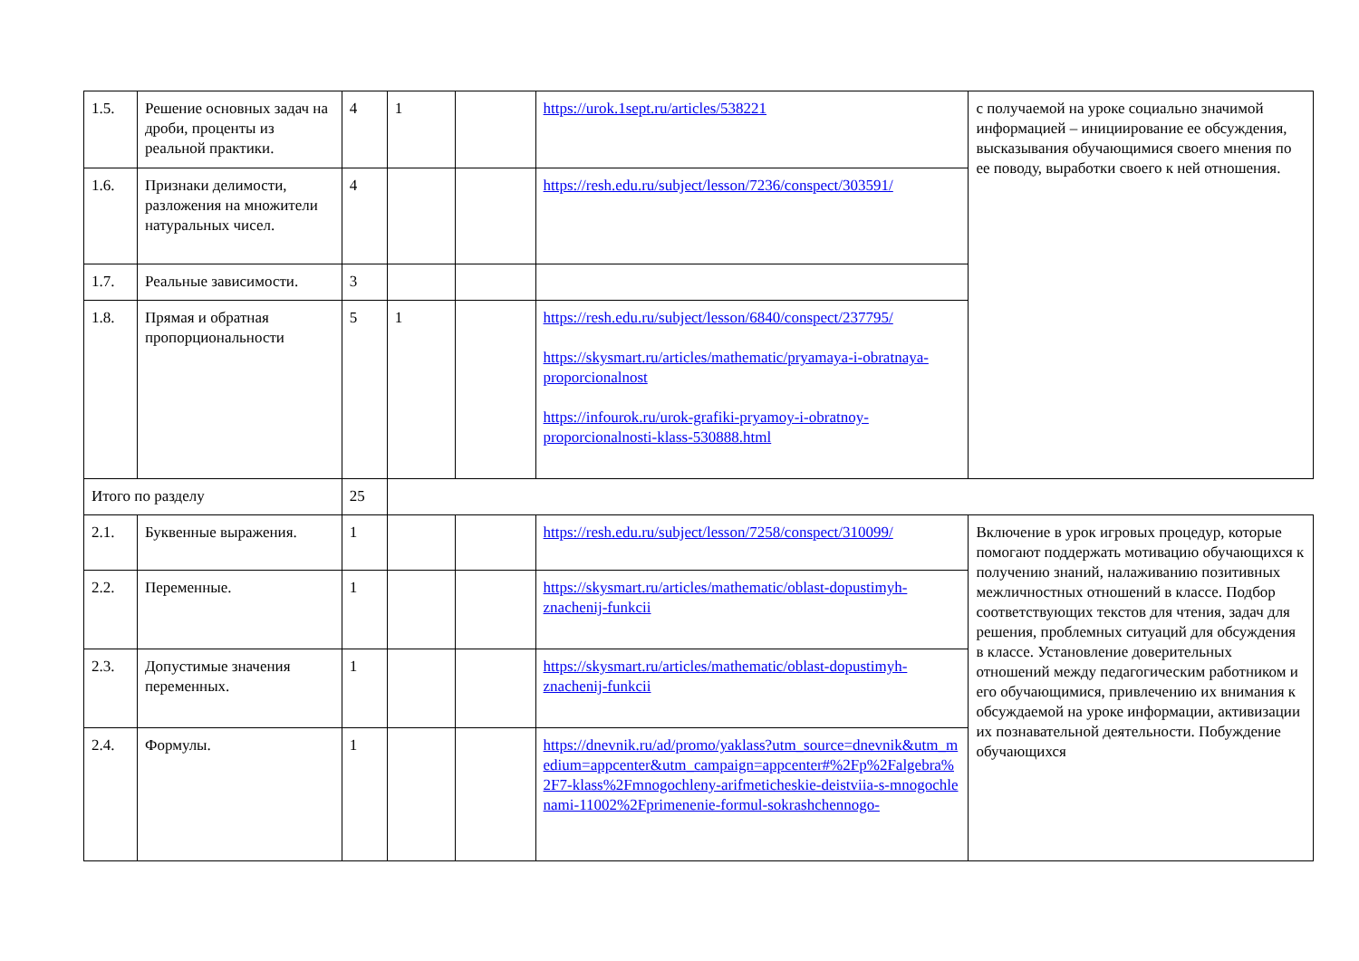| 1.5. | Решение основных задач на дроби, проценты из реальной практики. | 4 | 1 | | https://urok.1sept.ru/articles/538221 | с получаемой на уроке социально значимой информацией – инициирование ее обсуждения, высказывания обучающимися своего мнения по ее поводу, выработки своего к ней отношения. |
| 1.6. | Признаки делимости, разложения на множители натуральных чисел. | 4 | | | https://resh.edu.ru/subject/lesson/7236/conspect/303591/ | |
| 1.7. | Реальные зависимости. | 3 | | | | |
| 1.8. | Прямая и обратная пропорциональности | 5 | 1 | | https://resh.edu.ru/subject/lesson/6840/conspect/237795/ https://skysmart.ru/articles/mathematic/pryamaya-i-obratnaya-proporcionalnost https://infourok.ru/urok-grafiki-pryamoy-i-obratnoy-proporcionalnosti-klass-530888.html | |
| Итого по разделу | | 25 | | | | |
| 2.1. | Буквенные выражения. | 1 | | | https://resh.edu.ru/subject/lesson/7258/conspect/310099/ | Включение в урок игровых процедур, которые помогают поддержать мотивацию обучающихся к получению знаний, налаживанию позитивных межличностных отношений в классе. Подбор соответствующих текстов для чтения, задач для решения, проблемных ситуаций для обсуждения в классе. Установление доверительных отношений между педагогическим работником и его обучающимися, привлечению их внимания к обсуждаемой на уроке информации, активизации их познавательной деятельности. Побуждение обучающихся |
| 2.2. | Переменные. | 1 | | | https://skysmart.ru/articles/mathematic/oblast-dopustimyh-znachenij-funkcii | |
| 2.3. | Допустимые значения переменных. | 1 | | | https://skysmart.ru/articles/mathematic/oblast-dopustimyh-znachenij-funkcii | |
| 2.4. | Формулы. | 1 | | | https://dnevnik.ru/ad/promo/yaklass?utm_source=dnevnik&utm_medium=appcenter&utm_campaign=appcenter#%2Fp%2Falgebra%2F7-klass%2Fmnogochleny-arifmeticheskie-deistviia-s-mnogochlenami-11002%2Fprimenenie-formul-sokrashchennogo- | |